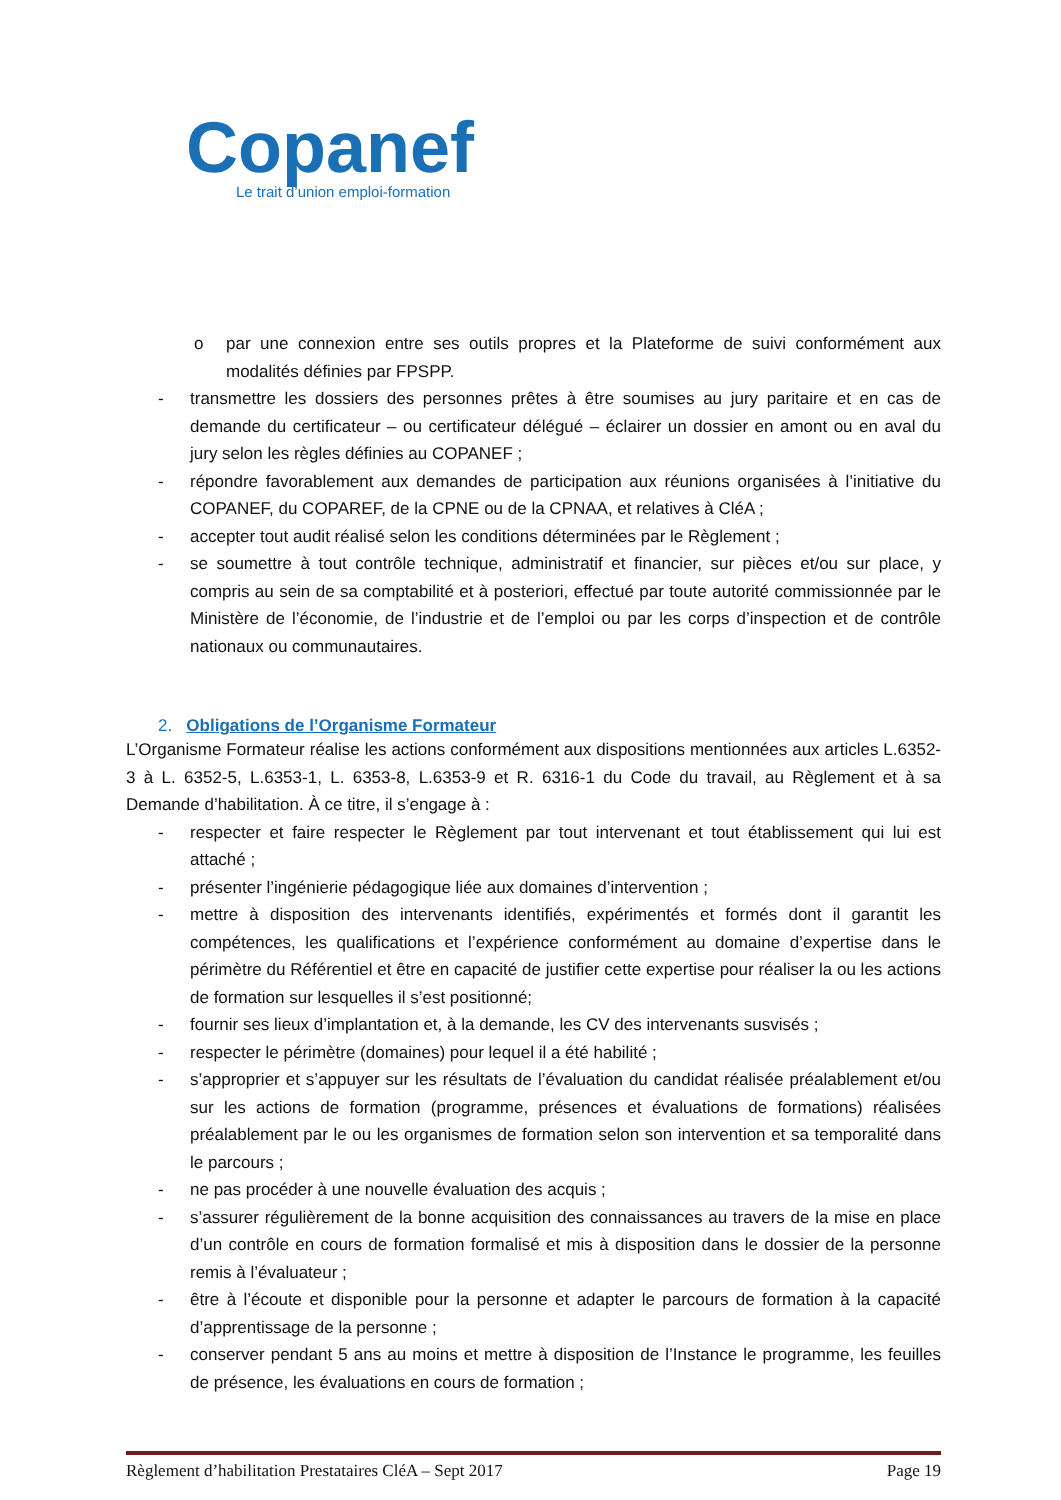Copanef
Le trait d’union emploi-formation
o par une connexion entre ses outils propres et la Plateforme de suivi conformément aux modalités définies par FPSPP.
- transmettre les dossiers des personnes prêtes à être soumises au jury paritaire et en cas de demande du certificateur – ou certificateur délégué – éclairer un dossier en amont ou en aval du jury selon les règles définies au COPANEF ;
- répondre favorablement aux demandes de participation aux réunions organisées à l’initiative du COPANEF, du COPAREF, de la CPNE ou de la CPNAA, et relatives à CléA ;
- accepter tout audit réalisé selon les conditions déterminées par le Règlement ;
- se soumettre à tout contrôle technique, administratif et financier, sur pièces et/ou sur place, y compris au sein de sa comptabilité et à posteriori, effectué par toute autorité commissionnée par le Ministère de l’économie, de l’industrie et de l’emploi ou par les corps d’inspection et de contrôle nationaux ou communautaires.
2. Obligations de l’Organisme Formateur
L’Organisme Formateur réalise les actions conformément aux dispositions mentionnées aux articles L.6352-3 à L. 6352-5, L.6353-1, L. 6353-8, L.6353-9 et R. 6316-1 du Code du travail, au Règlement et à sa Demande d’habilitation. À ce titre, il s’engage à :
- respecter et faire respecter le Règlement par tout intervenant et tout établissement qui lui est attaché ;
- présenter l’ingénierie pédagogique liée aux domaines d’intervention ;
- mettre à disposition des intervenants identifiés, expérimentés et formés dont il garantit les compétences, les qualifications et l’expérience conformément au domaine d’expertise dans le périmètre du Référentiel et être en capacité de justifier cette expertise pour réaliser la ou les actions de formation sur lesquelles il s’est positionné;
- fournir ses lieux d’implantation et, à la demande, les CV des intervenants susvisés ;
- respecter le périmètre (domaines) pour lequel il a été habilité ;
- s’approprier et s’appuyer sur les résultats de l’évaluation du candidat réalisée préalablement et/ou sur les actions de formation (programme, présences et évaluations de formations) réalisées préalablement par le ou les organismes de formation selon son intervention et sa temporalité dans le parcours ;
- ne pas procéder à une nouvelle évaluation des acquis ;
- s’assurer régulièrement de la bonne acquisition des connaissances au travers de la mise en place d’un contrôle en cours de formation formalisé et mis à disposition dans le dossier de la personne remis à l’évaluateur ;
- être à l’écoute et disponible pour la personne et adapter le parcours de formation à la capacité d’apprentissage de la personne ;
- conserver pendant 5 ans au moins et mettre à disposition de l’Instance le programme, les feuilles de présence, les évaluations en cours de formation ;
Règlement d’habilitation Prestataires CléA – Sept 2017 Page 19